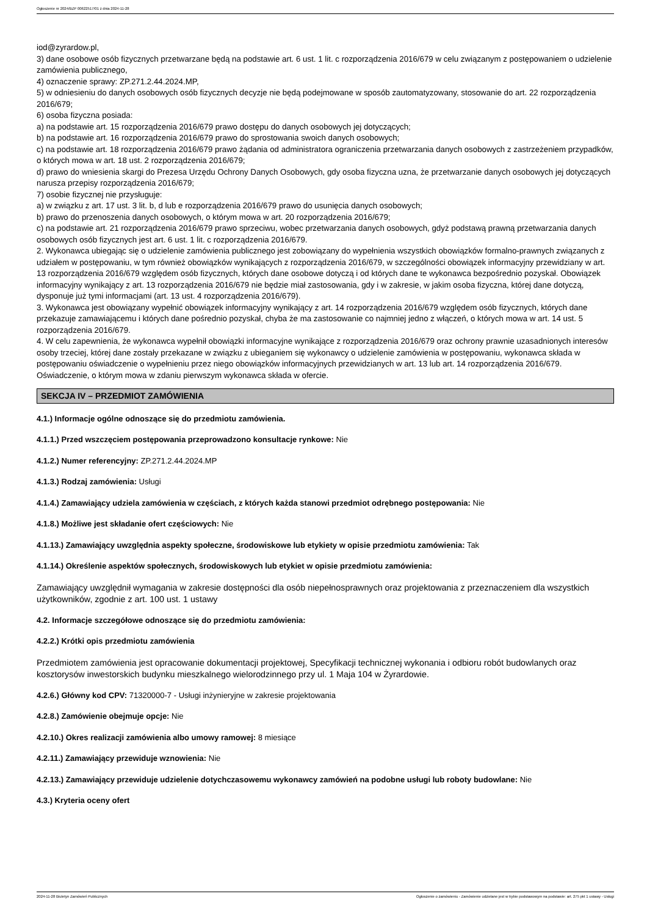Ogłoszenie nr 2024/BZP 00622517/01 z dnia 2024-11-28
iod@zyrardow.pl,
3) dane osobowe osób fizycznych przetwarzane będą na podstawie art. 6 ust. 1 lit. c rozporządzenia 2016/679 w celu związanym z postępowaniem o udzielenie zamówienia publicznego,
4) oznaczenie sprawy: ZP.271.2.44.2024.MP,
5) w odniesieniu do danych osobowych osób fizycznych decyzje nie będą podejmowane w sposób zautomatyzowany, stosowanie do art. 22 rozporządzenia 2016/679;
6) osoba fizyczna posiada:
a) na podstawie art. 15 rozporządzenia 2016/679 prawo dostępu do danych osobowych jej dotyczących;
b) na podstawie art. 16 rozporządzenia 2016/679 prawo do sprostowania swoich danych osobowych;
c) na podstawie art. 18 rozporządzenia 2016/679 prawo żądania od administratora ograniczenia przetwarzania danych osobowych z zastrzeżeniem przypadków, o których mowa w art. 18 ust. 2 rozporządzenia 2016/679;
d) prawo do wniesienia skargi do Prezesa Urzędu Ochrony Danych Osobowych, gdy osoba fizyczna uzna, że przetwarzanie danych osobowych jej dotyczących narusza przepisy rozporządzenia 2016/679;
7) osobie fizycznej nie przysługuje:
a) w związku z art. 17 ust. 3 lit. b, d lub e rozporządzenia 2016/679 prawo do usunięcia danych osobowych;
b) prawo do przenoszenia danych osobowych, o którym mowa w art. 20 rozporządzenia 2016/679;
c) na podstawie art. 21 rozporządzenia 2016/679 prawo sprzeciwu, wobec przetwarzania danych osobowych, gdyż podstawą prawną przetwarzania danych osobowych osób fizycznych jest art. 6 ust. 1 lit. c rozporządzenia 2016/679.
2. Wykonawca ubiegając się o udzielenie zamówienia publicznego jest zobowiązany do wypełnienia wszystkich obowiązków formalno-prawnych związanych z udziałem w postępowaniu, w tym również obowiązków wynikających z rozporządzenia 2016/679, w szczególności obowiązek informacyjny przewidziany w art. 13 rozporządzenia 2016/679 względem osób fizycznych, których dane osobowe dotyczą i od których dane te wykonawca bezpośrednio pozyskał. Obowiązek informacyjny wynikający z art. 13 rozporządzenia 2016/679 nie będzie miał zastosowania, gdy i w zakresie, w jakim osoba fizyczna, której dane dotyczą, dysponuje już tymi informacjami (art. 13 ust. 4 rozporządzenia 2016/679).
3. Wykonawca jest obowiązany wypełnić obowiązek informacyjny wynikający z art. 14 rozporządzenia 2016/679 względem osób fizycznych, których dane przekazuje zamawiającemu i których dane pośrednio pozyskał, chyba że ma zastosowanie co najmniej jedno z włączeń, o których mowa w art. 14 ust. 5 rozporządzenia 2016/679.
4. W celu zapewnienia, że wykonawca wypełnił obowiązki informacyjne wynikające z rozporządzenia 2016/679 oraz ochrony prawnie uzasadnionych interesów osoby trzeciej, której dane zostały przekazane w związku z ubieganiem się wykonawcy o udzielenie zamówienia w postępowaniu, wykonawca składa w postępowaniu oświadczenie o wypełnieniu przez niego obowiązków informacyjnych przewidzianych w art. 13 lub art. 14 rozporządzenia 2016/679. Oświadczenie, o którym mowa w zdaniu pierwszym wykonawca składa w ofercie.
SEKCJA IV – PRZEDMIOT ZAMÓWIENIA
4.1.) Informacje ogólne odnoszące się do przedmiotu zamówienia.
4.1.1.) Przed wszczęciem postępowania przeprowadzono konsultacje rynkowe: Nie
4.1.2.) Numer referencyjny: ZP.271.2.44.2024.MP
4.1.3.) Rodzaj zamówienia: Usługi
4.1.4.) Zamawiający udziela zamówienia w częściach, z których każda stanowi przedmiot odrębnego postępowania: Nie
4.1.8.) Możliwe jest składanie ofert częściowych: Nie
4.1.13.) Zamawiający uwzględnia aspekty społeczne, środowiskowe lub etykiety w opisie przedmiotu zamówienia: Tak
4.1.14.) Określenie aspektów społecznych, środowiskowych lub etykiet w opisie przedmiotu zamówienia:
Zamawiający uwzględnił wymagania w zakresie dostępności dla osób niepełnosprawnych oraz projektowania z przeznaczeniem dla wszystkich użytkowników, zgodnie z art. 100 ust. 1 ustawy
4.2. Informacje szczegółowe odnoszące się do przedmiotu zamówienia:
4.2.2.) Krótki opis przedmiotu zamówienia
Przedmiotem zamówienia jest opracowanie dokumentacji projektowej, Specyfikacji technicznej wykonania i odbioru robót budowlanych oraz kosztorysów inwestorskich budynku mieszkalnego wielorodzinnego przy ul. 1 Maja 104 w Żyrardowie.
4.2.6.) Główny kod CPV: 71320000-7 - Usługi inżynieryjne w zakresie projektowania
4.2.8.) Zamówienie obejmuje opcje: Nie
4.2.10.) Okres realizacji zamówienia albo umowy ramowej: 8 miesiące
4.2.11.) Zamawiający przewiduje wznowienia: Nie
4.2.13.) Zamawiający przewiduje udzielenie dotychczasowemu wykonawcy zamówień na podobne usługi lub roboty budowlane: Nie
4.3.) Kryteria oceny ofert
2024-11-28 Biuletyn Zamówień Publicznych Ogłoszenie o zamówieniu - Zamówienie udzielane jest w trybie podstawowym na podstawie: art. 275 pkt 1 ustawy - Usługi